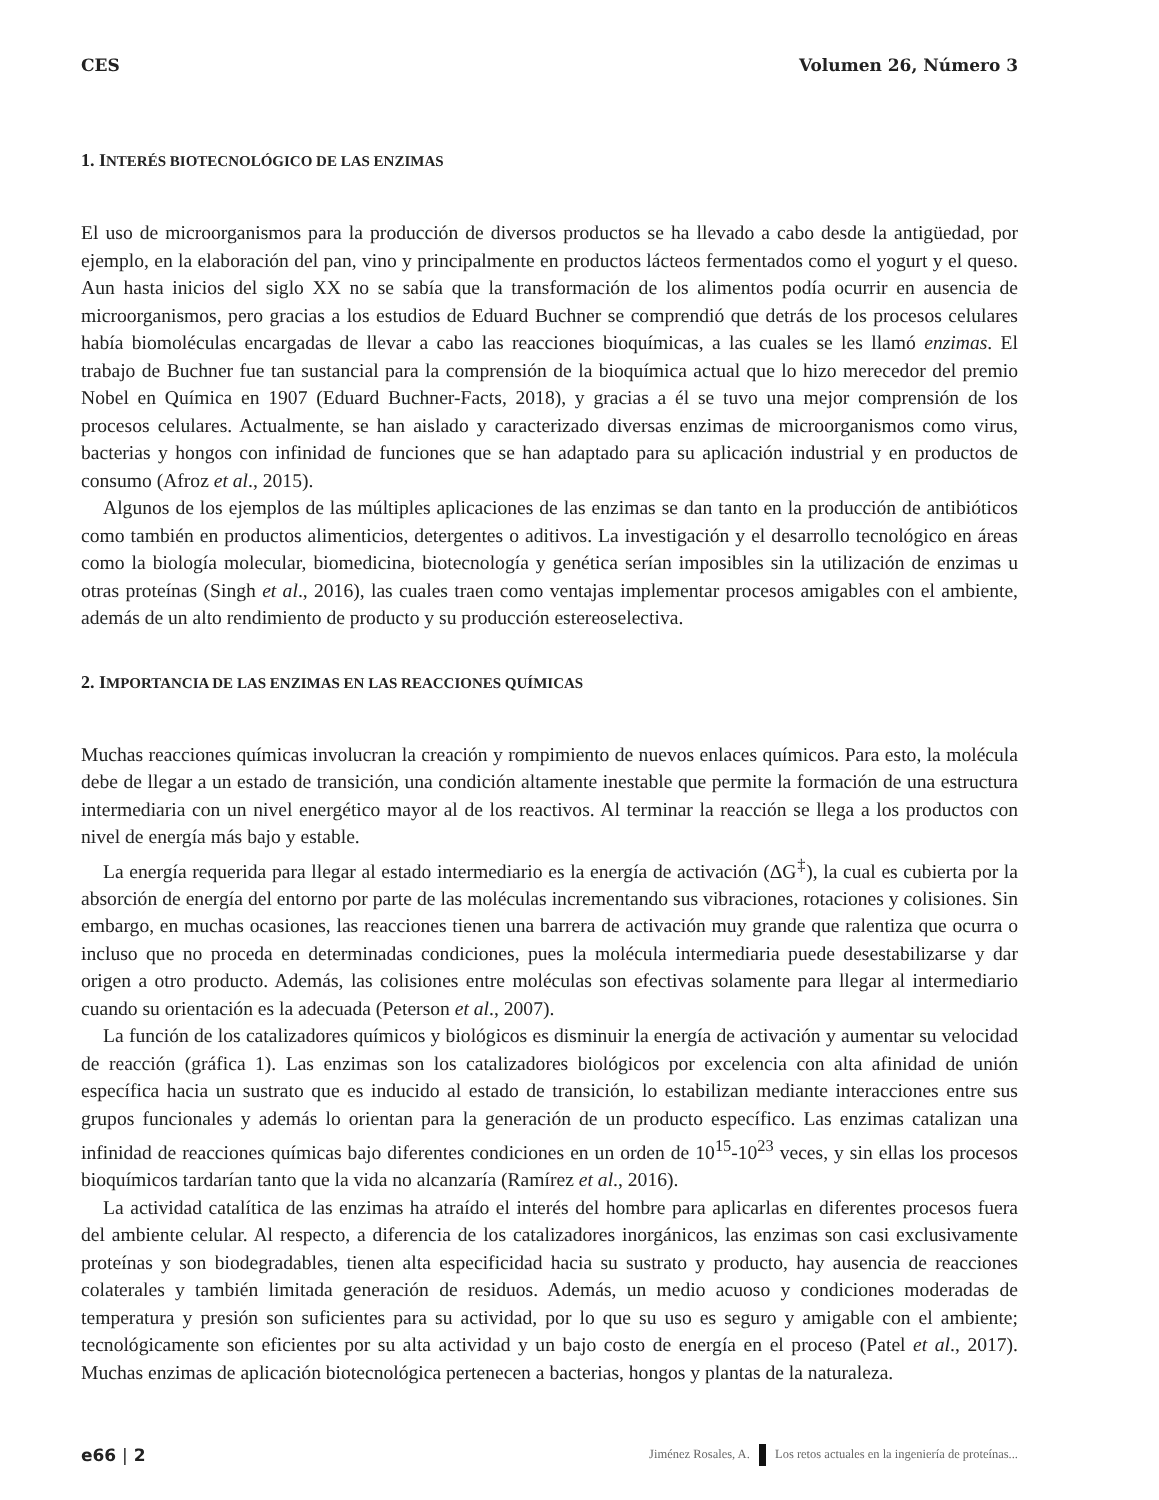CES Volumen 26, Número 3
1. INTERÉS BIOTECNOLÓGICO DE LAS ENZIMAS
El uso de microorganismos para la producción de diversos productos se ha llevado a cabo desde la antigüedad, por ejemplo, en la elaboración del pan, vino y principalmente en productos lácteos fermentados como el yogurt y el queso. Aun hasta inicios del siglo XX no se sabía que la transformación de los alimentos podía ocurrir en ausencia de microorganismos, pero gracias a los estudios de Eduard Buchner se comprendió que detrás de los procesos celulares había biomoléculas encargadas de llevar a cabo las reacciones bioquímicas, a las cuales se les llamó enzimas. El trabajo de Buchner fue tan sustancial para la comprensión de la bioquímica actual que lo hizo merecedor del premio Nobel en Química en 1907 (Eduard Buchner-Facts, 2018), y gracias a él se tuvo una mejor comprensión de los procesos celulares. Actualmente, se han aislado y caracterizado diversas enzimas de microorganismos como virus, bacterias y hongos con infinidad de funciones que se han adaptado para su aplicación industrial y en productos de consumo (Afroz et al., 2015).
Algunos de los ejemplos de las múltiples aplicaciones de las enzimas se dan tanto en la producción de antibióticos como también en productos alimenticios, detergentes o aditivos. La investigación y el desarrollo tecnológico en áreas como la biología molecular, biomedicina, biotecnología y genética serían imposibles sin la utilización de enzimas u otras proteínas (Singh et al., 2016), las cuales traen como ventajas implementar procesos amigables con el ambiente, además de un alto rendimiento de producto y su producción estereoselectiva.
2. IMPORTANCIA DE LAS ENZIMAS EN LAS REACCIONES QUÍMICAS
Muchas reacciones químicas involucran la creación y rompimiento de nuevos enlaces químicos. Para esto, la molécula debe de llegar a un estado de transición, una condición altamente inestable que permite la formación de una estructura intermediaria con un nivel energético mayor al de los reactivos. Al terminar la reacción se llega a los productos con nivel de energía más bajo y estable.
La energía requerida para llegar al estado intermediario es la energía de activación (ΔG<sup>‡</sup>), la cual es cubierta por la absorción de energía del entorno por parte de las moléculas incrementando sus vibraciones, rotaciones y colisiones. Sin embargo, en muchas ocasiones, las reacciones tienen una barrera de activación muy grande que ralentiza que ocurra o incluso que no proceda en determinadas condiciones, pues la molécula intermediaria puede desestabilizarse y dar origen a otro producto. Además, las colisiones entre moléculas son efectivas solamente para llegar al intermediario cuando su orientación es la adecuada (Peterson et al., 2007).
La función de los catalizadores químicos y biológicos es disminuir la energía de activación y aumentar su velocidad de reacción (gráfica 1). Las enzimas son los catalizadores biológicos por excelencia con alta afinidad de unión específica hacia un sustrato que es inducido al estado de transición, lo estabilizan mediante interacciones entre sus grupos funcionales y además lo orientan para la generación de un producto específico. Las enzimas catalizan una infinidad de reacciones químicas bajo diferentes condiciones en un orden de 10<sup>15</sup>-10<sup>23</sup> veces, y sin ellas los procesos bioquímicos tardarían tanto que la vida no alcanzaría (Ramírez et al., 2016).
La actividad catalítica de las enzimas ha atraído el interés del hombre para aplicarlas en diferentes procesos fuera del ambiente celular. Al respecto, a diferencia de los catalizadores inorgánicos, las enzimas son casi exclusivamente proteínas y son biodegradables, tienen alta especificidad hacia su sustrato y producto, hay ausencia de reacciones colaterales y también limitada generación de residuos. Además, un medio acuoso y condiciones moderadas de temperatura y presión son suficientes para su actividad, por lo que su uso es seguro y amigable con el ambiente; tecnológicamente son eficientes por su alta actividad y un bajo costo de energía en el proceso (Patel et al., 2017). Muchas enzimas de aplicación biotecnológica pertenecen a bacterias, hongos y plantas de la naturaleza.
e66 | 2 Jiménez Rosales, A. Los retos actuales en la ingeniería de proteínas...